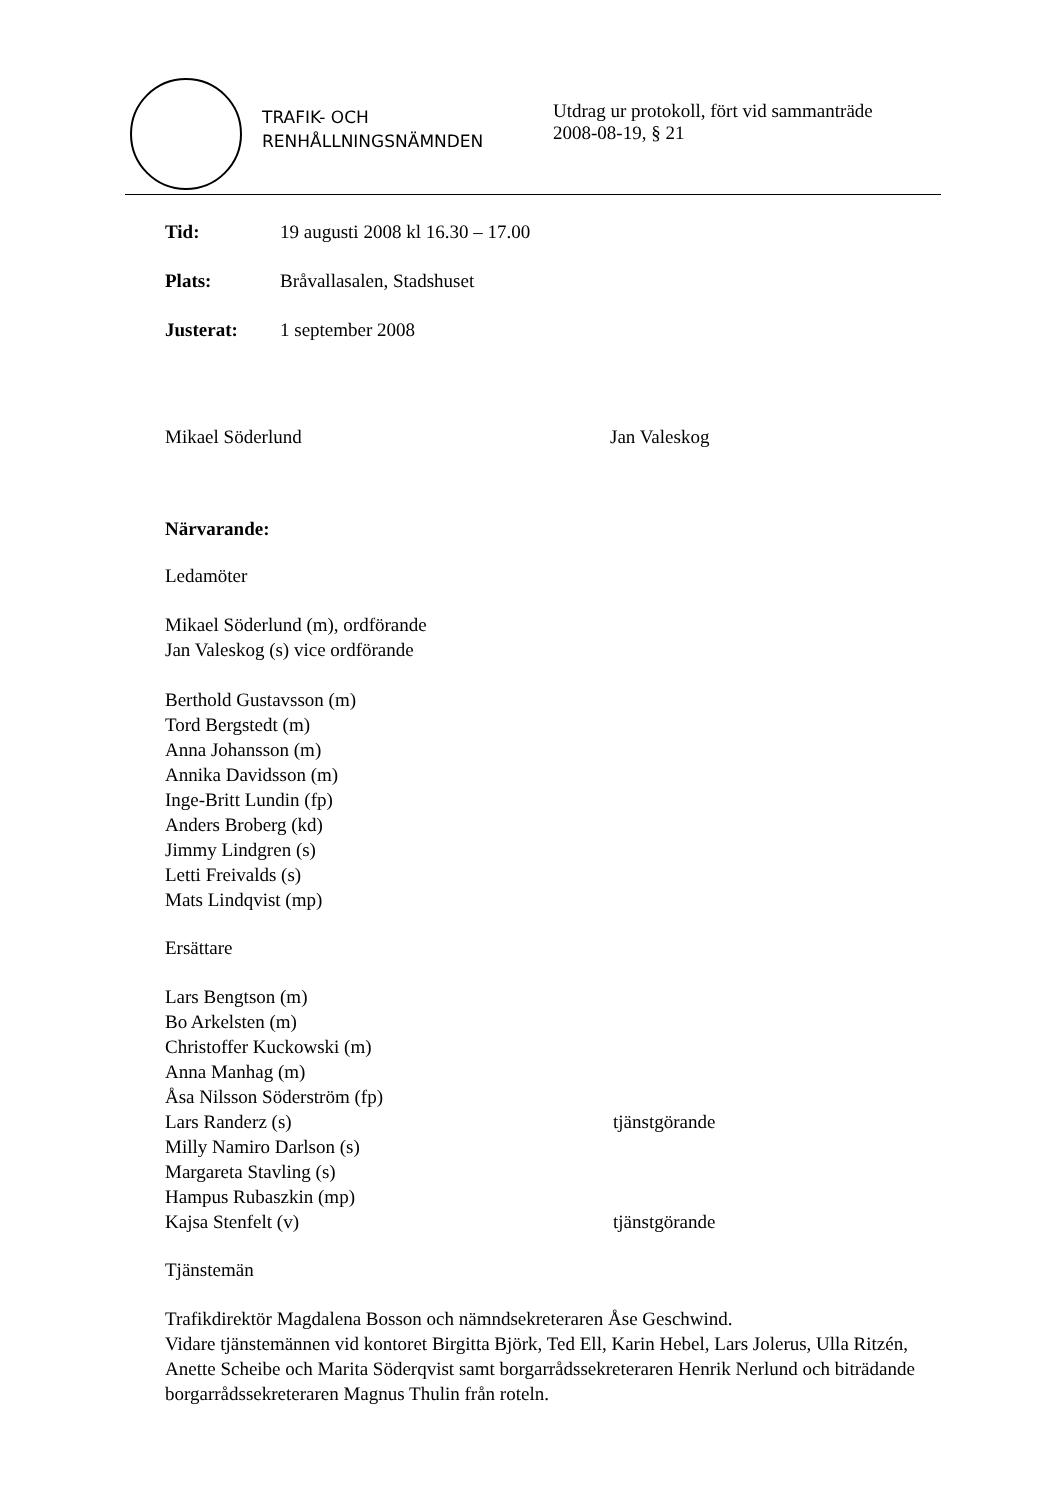TRAFIK- OCH
RENHÅLLNINGSNÄMNDEN
Utdrag ur protokoll, fört vid sammanträde
2008-08-19, § 21
Tid: 19 augusti 2008 kl 16.30 – 17.00
Plats: Bråvallasalen, Stadshuset
Justerat: 1 september 2008
Mikael Söderlund Jan Valeskog
Närvarande:
Ledamöter
Mikael Söderlund (m), ordförande
Jan Valeskog (s) vice ordförande
Berthold Gustavsson (m)
Tord Bergstedt (m)
Anna Johansson (m)
Annika Davidsson (m)
Inge-Britt Lundin (fp)
Anders Broberg (kd)
Jimmy Lindgren (s)
Letti Freivalds (s)
Mats Lindqvist (mp)
Ersättare
Lars Bengtson (m)
Bo Arkelsten (m)
Christoffer Kuckowski (m)
Anna Manhag (m)
Åsa Nilsson Söderström (fp)
Lars Randerz (s) tjänstgörande
Milly Namiro Darlson (s)
Margareta Stavling (s)
Hampus Rubaszkin (mp)
Kajsa Stenfelt (v) tjänstgörande
Tjänstemän
Trafikdirektör Magdalena Bosson och nämndsekreteraren Åse Geschwind.
Vidare tjänstemännen vid kontoret Birgitta Björk, Ted Ell, Karin Hebel, Lars Jolerus, Ulla Ritzén, Anette Scheibe och Marita Söderqvist samt borgarrådssekreteraren Henrik Nerlund och biträdande borgarrådssekreteraren Magnus Thulin från roteln.